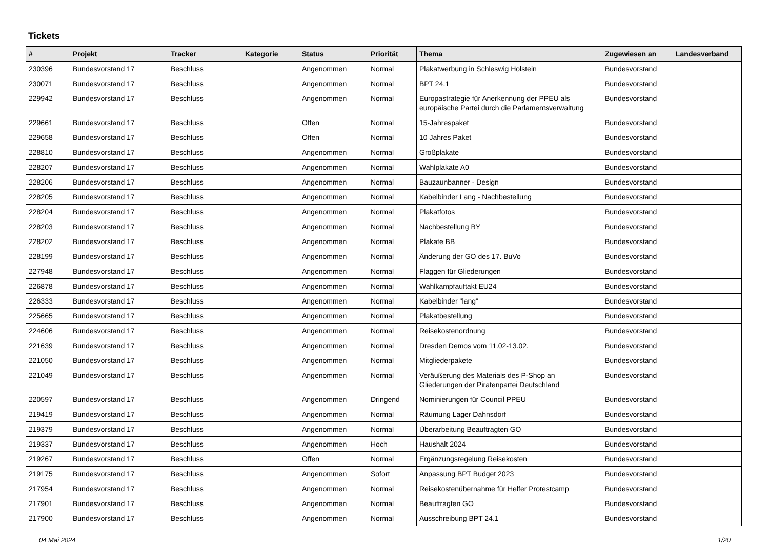Tickets
| # | Projekt | Tracker | Kategorie | Status | Priorität | Thema | Zugewiesen an | Landesverband |
| --- | --- | --- | --- | --- | --- | --- | --- | --- |
| 230396 | Bundesvorstand 17 | Beschluss | | Angenommen | Normal | Plakatwerbung in Schleswig Holstein | Bundesvorstand | |
| 230071 | Bundesvorstand 17 | Beschluss | | Angenommen | Normal | BPT 24.1 | Bundesvorstand | |
| 229942 | Bundesvorstand 17 | Beschluss | | Angenommen | Normal | Europastrategie für Anerkennung der PPEU als europäische Partei durch die Parlamentsverwaltung | Bundesvorstand | |
| 229661 | Bundesvorstand 17 | Beschluss | | Offen | Normal | 15-Jahrespaket | Bundesvorstand | |
| 229658 | Bundesvorstand 17 | Beschluss | | Offen | Normal | 10 Jahres Paket | Bundesvorstand | |
| 228810 | Bundesvorstand 17 | Beschluss | | Angenommen | Normal | Großplakate | Bundesvorstand | |
| 228207 | Bundesvorstand 17 | Beschluss | | Angenommen | Normal | Wahlplakate A0 | Bundesvorstand | |
| 228206 | Bundesvorstand 17 | Beschluss | | Angenommen | Normal | Bauzaunbanner - Design | Bundesvorstand | |
| 228205 | Bundesvorstand 17 | Beschluss | | Angenommen | Normal | Kabelbinder Lang - Nachbestellung | Bundesvorstand | |
| 228204 | Bundesvorstand 17 | Beschluss | | Angenommen | Normal | Plakatfotos | Bundesvorstand | |
| 228203 | Bundesvorstand 17 | Beschluss | | Angenommen | Normal | Nachbestellung BY | Bundesvorstand | |
| 228202 | Bundesvorstand 17 | Beschluss | | Angenommen | Normal | Plakate BB | Bundesvorstand | |
| 228199 | Bundesvorstand 17 | Beschluss | | Angenommen | Normal | Änderung der GO des 17. BuVo | Bundesvorstand | |
| 227948 | Bundesvorstand 17 | Beschluss | | Angenommen | Normal | Flaggen für Gliederungen | Bundesvorstand | |
| 226878 | Bundesvorstand 17 | Beschluss | | Angenommen | Normal | Wahlkampfauftakt EU24 | Bundesvorstand | |
| 226333 | Bundesvorstand 17 | Beschluss | | Angenommen | Normal | Kabelbinder "lang" | Bundesvorstand | |
| 225665 | Bundesvorstand 17 | Beschluss | | Angenommen | Normal | Plakatbestellung | Bundesvorstand | |
| 224606 | Bundesvorstand 17 | Beschluss | | Angenommen | Normal | Reisekostenordnung | Bundesvorstand | |
| 221639 | Bundesvorstand 17 | Beschluss | | Angenommen | Normal | Dresden Demos vom 11.02-13.02. | Bundesvorstand | |
| 221050 | Bundesvorstand 17 | Beschluss | | Angenommen | Normal | Mitgliederpakete | Bundesvorstand | |
| 221049 | Bundesvorstand 17 | Beschluss | | Angenommen | Normal | Veräußerung des Materials des P-Shop an Gliederungen der Piratenpartei Deutschland | Bundesvorstand | |
| 220597 | Bundesvorstand 17 | Beschluss | | Angenommen | Dringend | Nominierungen für Council PPEU | Bundesvorstand | |
| 219419 | Bundesvorstand 17 | Beschluss | | Angenommen | Normal | Räumung Lager Dahnsdorf | Bundesvorstand | |
| 219379 | Bundesvorstand 17 | Beschluss | | Angenommen | Normal | Überarbeitung Beauftragten GO | Bundesvorstand | |
| 219337 | Bundesvorstand 17 | Beschluss | | Angenommen | Hoch | Haushalt 2024 | Bundesvorstand | |
| 219267 | Bundesvorstand 17 | Beschluss | | Offen | Normal | Ergänzungsregelung Reisekosten | Bundesvorstand | |
| 219175 | Bundesvorstand 17 | Beschluss | | Angenommen | Sofort | Anpassung BPT Budget 2023 | Bundesvorstand | |
| 217954 | Bundesvorstand 17 | Beschluss | | Angenommen | Normal | Reisekostenübernahme für Helfer Protestcamp | Bundesvorstand | |
| 217901 | Bundesvorstand 17 | Beschluss | | Angenommen | Normal | Beauftragten GO | Bundesvorstand | |
| 217900 | Bundesvorstand 17 | Beschluss | | Angenommen | Normal | Ausschreibung BPT 24.1 | Bundesvorstand | |
04 Mai 2024 1/20